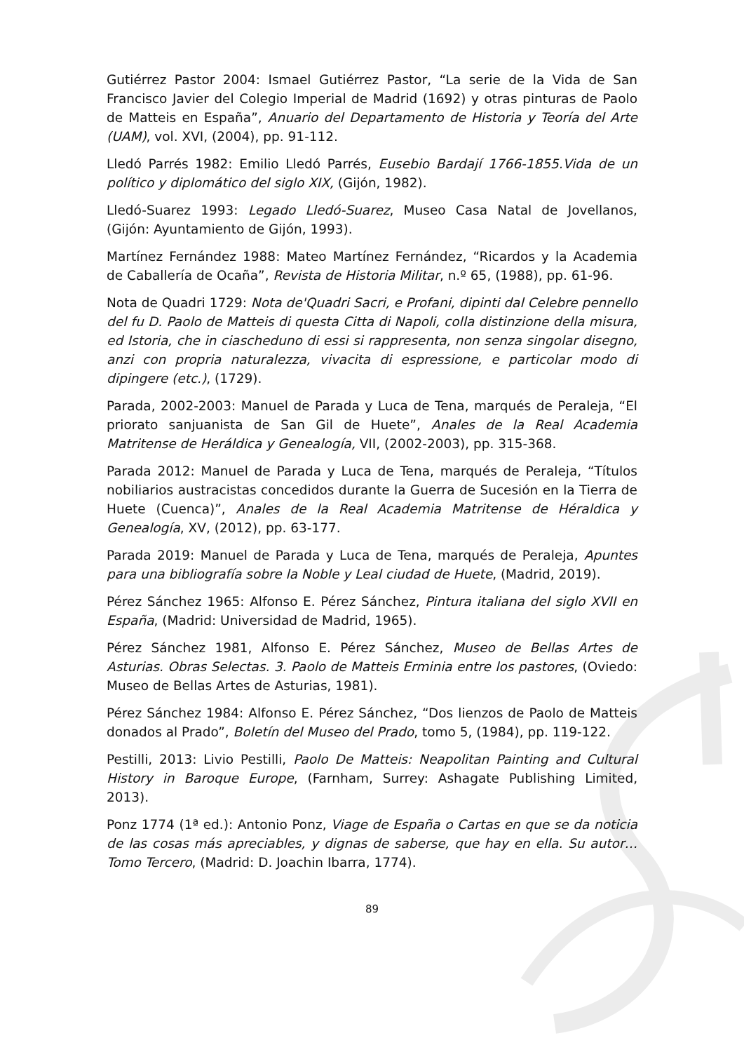Gutiérrez Pastor 2004: Ismael Gutiérrez Pastor, “La serie de la Vida de San Francisco Javier del Colegio Imperial de Madrid (1692) y otras pinturas de Paolo de Matteis en España”, Anuario del Departamento de Historia y Teoría del Arte (UAM), vol. XVI, (2004), pp. 91-112.
Lledó Parrés 1982: Emilio Lledó Parrés, Eusebio Bardají 1766-1855.Vida de un político y diplomático del siglo XIX, (Gijón, 1982).
Lledó-Suarez 1993: Legado Lledó-Suarez, Museo Casa Natal de Jovellanos, (Gijón: Ayuntamiento de Gijón, 1993).
Martínez Fernández 1988: Mateo Martínez Fernández, “Ricardos y la Academia de Caballería de Ocaña”, Revista de Historia Militar, n.º 65, (1988), pp. 61-96.
Nota de Quadri 1729: Nota de'Quadri Sacri, e Profani, dipinti dal Celebre pennello del fu D. Paolo de Matteis di questa Citta di Napoli, colla distinzione della misura, ed Istoria, che in ciascheduno di essi si rappresenta, non senza singolar disegno, anzi con propria naturalezza, vivacita di espressione, e particolar modo di dipingere (etc.), (1729).
Parada, 2002-2003: Manuel de Parada y Luca de Tena, marqués de Peraleja, “El priorato sanjuanista de San Gil de Huete”, Anales de la Real Academia Matritense de Heráldica y Genealogía, VII, (2002-2003), pp. 315-368.
Parada 2012: Manuel de Parada y Luca de Tena, marqués de Peraleja, “Títulos nobiliarios austracistas concedidos durante la Guerra de Sucesión en la Tierra de Huete (Cuenca)”, Anales de la Real Academia Matritense de Héraldica y Genealogía, XV, (2012), pp. 63-177.
Parada 2019: Manuel de Parada y Luca de Tena, marqués de Peraleja, Apuntes para una bibliografía sobre la Noble y Leal ciudad de Huete, (Madrid, 2019).
Pérez Sánchez 1965: Alfonso E. Pérez Sánchez, Pintura italiana del siglo XVII en España, (Madrid: Universidad de Madrid, 1965).
Pérez Sánchez 1981, Alfonso E. Pérez Sánchez, Museo de Bellas Artes de Asturias. Obras Selectas. 3. Paolo de Matteis Erminia entre los pastores, (Oviedo: Museo de Bellas Artes de Asturias, 1981).
Pérez Sánchez 1984: Alfonso E. Pérez Sánchez, “Dos lienzos de Paolo de Matteis donados al Prado”, Boletín del Museo del Prado, tomo 5, (1984), pp. 119-122.
Pestilli, 2013: Livio Pestilli, Paolo De Matteis: Neapolitan Painting and Cultural History in Baroque Europe, (Farnham, Surrey: Ashagate Publishing Limited, 2013).
Ponz 1774 (1ª ed.): Antonio Ponz, Viage de España o Cartas en que se da noticia de las cosas más apreciables, y dignas de saberse, que hay en ella. Su autor… Tomo Tercero, (Madrid: D. Joachin Ibarra, 1774).
89